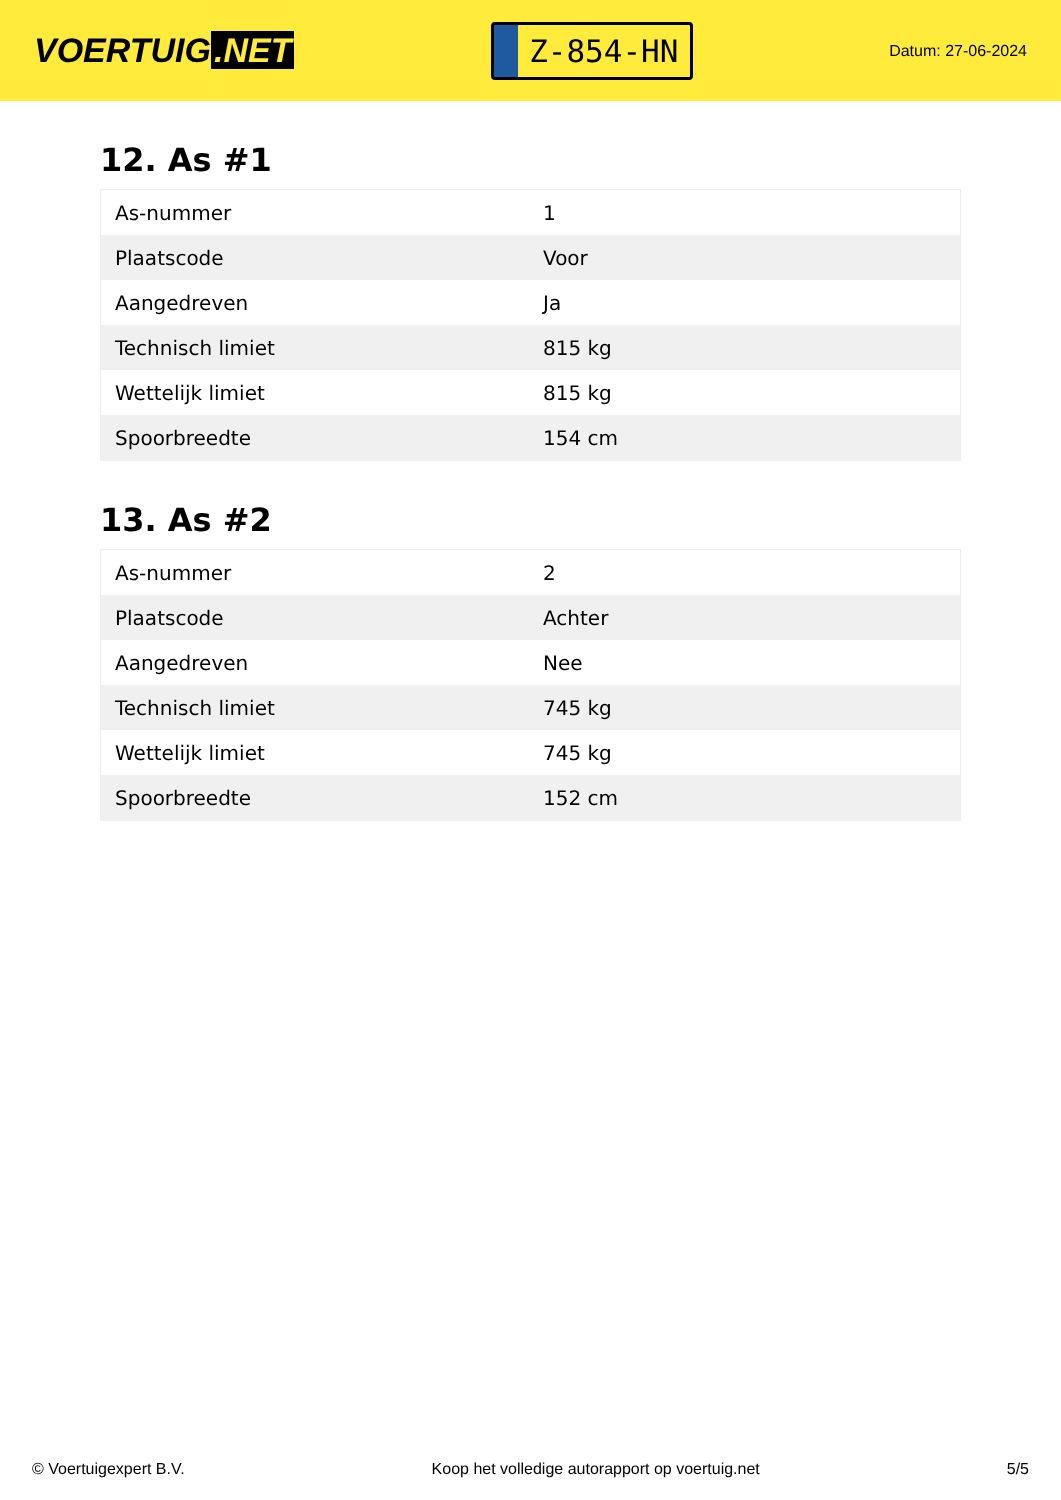VOERTUIG.NET
Z-854-HN
Datum: 27-06-2024
12. As #1
| As-nummer | 1 |
| Plaatscode | Voor |
| Aangedreven | Ja |
| Technisch limiet | 815 kg |
| Wettelijk limiet | 815 kg |
| Spoorbreedte | 154 cm |
13. As #2
| As-nummer | 2 |
| Plaatscode | Achter |
| Aangedreven | Nee |
| Technisch limiet | 745 kg |
| Wettelijk limiet | 745 kg |
| Spoorbreedte | 152 cm |
© Voertuigexpert B.V. Koop het volledige autorapport op voertuig.net 5/5